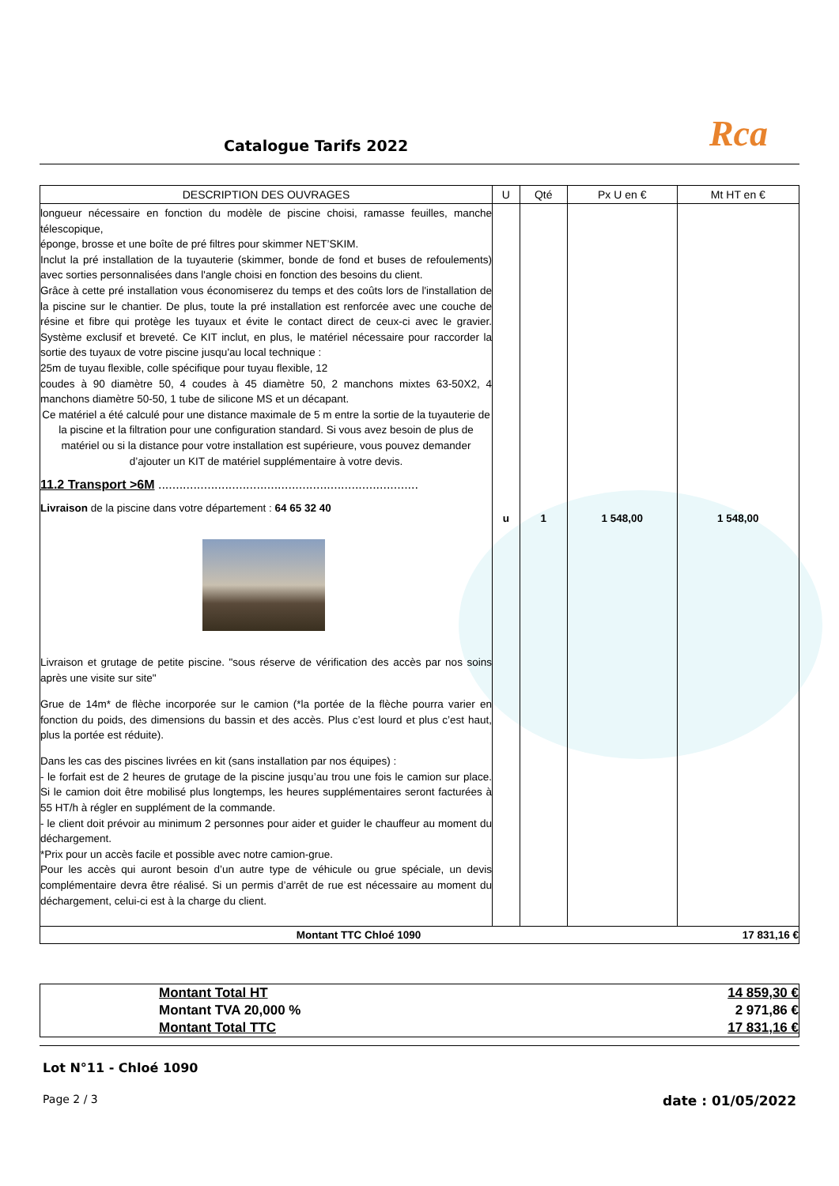Catalogue Tarifs 2022
Rca
| DESCRIPTION DES OUVRAGES | U | Qté | Px U en € | Mt HT en € |
| --- | --- | --- | --- | --- |
| longueur nécessaire en fonction du modèle de piscine choisi, ramasse feuilles, manche télescopique, éponge, brosse et une boîte de pré filtres pour skimmer NET’SKIM. Inclut la pré installation de la tuyauterie (skimmer, bonde de fond et buses de refoulements) avec sorties personnalisées dans l'angle choisi en fonction des besoins du client. Grâce à cette pré installation vous économiserez du temps et des coûts lors de l'installation de la piscine sur le chantier. De plus, toute la pré installation est renforcée avec une couche de résine et fibre qui protège les tuyaux et évite le contact direct de ceux-ci avec le gravier. Système exclusif et breveté. Ce KIT inclut, en plus, le matériel nécessaire pour raccorder la sortie des tuyaux de votre piscine jusqu'au local technique : 25m de tuyau flexible, colle spécifique pour tuyau flexible, 12 coudes à 90 diamètre 50, 4 coudes à 45 diamètre 50, 2 manchons mixtes 63-50X2, 4 manchons diamètre 50-50, 1 tube de silicone MS et un décapant. Ce matériel a été calculé pour une distance maximale de 5 m entre la sortie de la tuyauterie de la piscine et la filtration pour une configuration standard. Si vous avez besoin de plus de matériel ou si la distance pour votre installation est supérieure, vous pouvez demander d’ajouter un KIT de matériel supplémentaire à votre devis. 11.2 Transport >6M .......................................................................... Livraison de la piscine dans votre département : 64 65 32 40 Livraison et grutage de petite piscine. "sous réserve de vérification des accès par nos soins après une visite sur site" Grue de 14m* de flèche incorporée sur le camion (*la portée de la flèche pourra varier en fonction du poids, des dimensions du bassin et des accès. Plus c’est lourd et plus c’est haut, plus la portée est réduite). Dans les cas des piscines livrées en kit (sans installation par nos équipes) : - le forfait est de 2 heures de grutage de la piscine jusqu’au trou une fois le camion sur place. Si le camion doit être mobilisé plus longtemps, les heures supplémentaires seront facturées à 55 HT/h à régler en supplément de la commande. - le client doit prévoir au minimum 2 personnes pour aider et guider le chauffeur au moment du déchargement. *Prix pour un accès facile et possible avec notre camion-grue. Pour les accès qui auront besoin d’un autre type de véhicule ou grue spéciale, un devis complémentaire devra être réalisé. Si un permis d’arrêt de rue est nécessaire au moment du déchargement, celui-ci est à la charge du client. | u | 1 | 1 548,00 | 1 548,00 |
| Montant TTC Chloé 1090 | | | | 17 831,16 € |
| Montant Total HT | 14 859,30 € |
| Montant TVA 20,000 % | 2 971,86 € |
| Montant Total TTC | 17 831,16 € |
Lot N°11 - Chloé 1090
Page 2 / 3 date : 01/05/2022